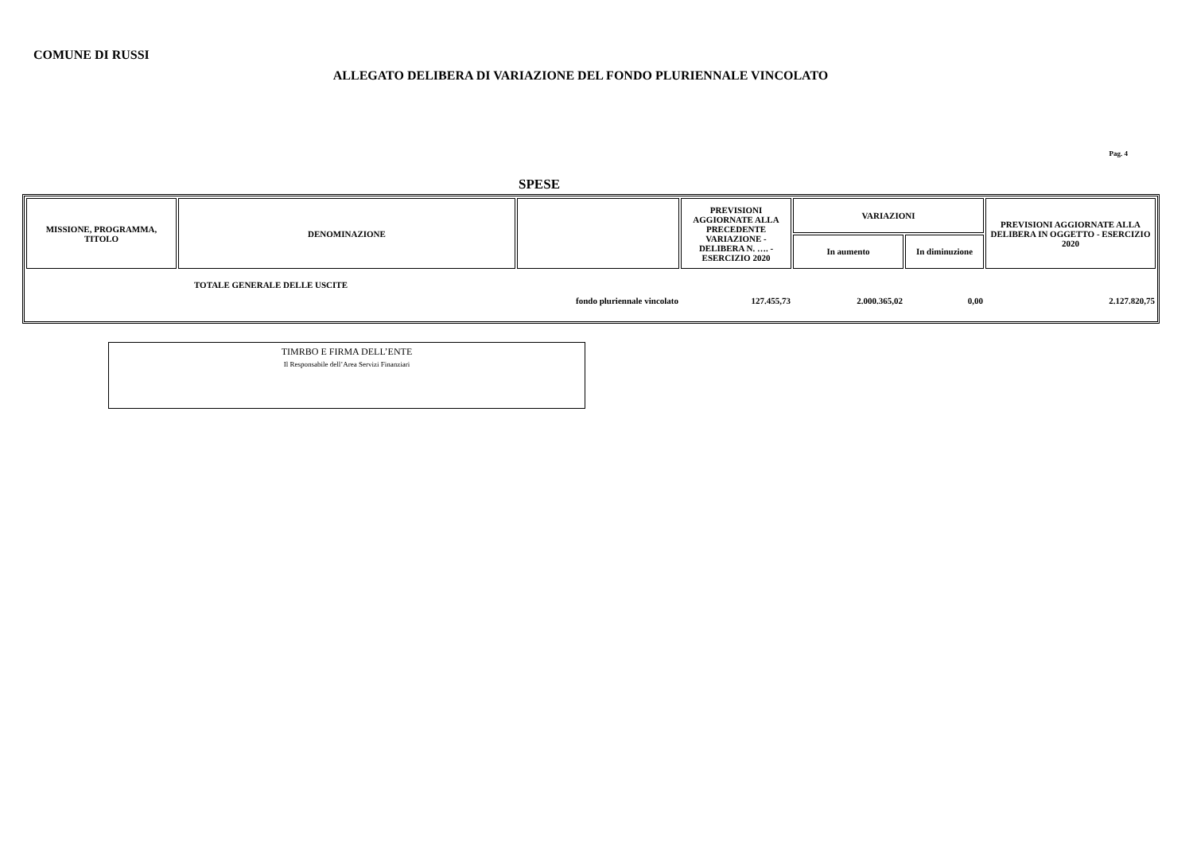COMUNE DI RUSSI
ALLEGATO DELIBERA DI VARIAZIONE DEL FONDO PLURIENNALE VINCOLATO
Pag. 4
SPESE
| MISSIONE, PROGRAMMA, TITOLO | DENOMINAZIONE | | PREVISIONI AGGIORNATE ALLA PRECEDENTE VARIAZIONE - DELIBERA N. …. - ESERCIZIO 2020 | VARIAZIONI | | PREVISIONI AGGIORNATE ALLA DELIBERA IN OGGETTO - ESERCIZIO 2020 |
| --- | --- | --- | --- | --- | --- | --- |
| | | | | In aumento | In diminuzione | |
| TOTALE GENERALE DELLE USCITE | | fondo pluriennale vincolato | 127.455,73 | 2.000.365,02 | 0,00 | 2.127.820,75 |
TIMRBO E FIRMA DELL’ENTE
Il Responsabile dell’Area Servizi Finanziari